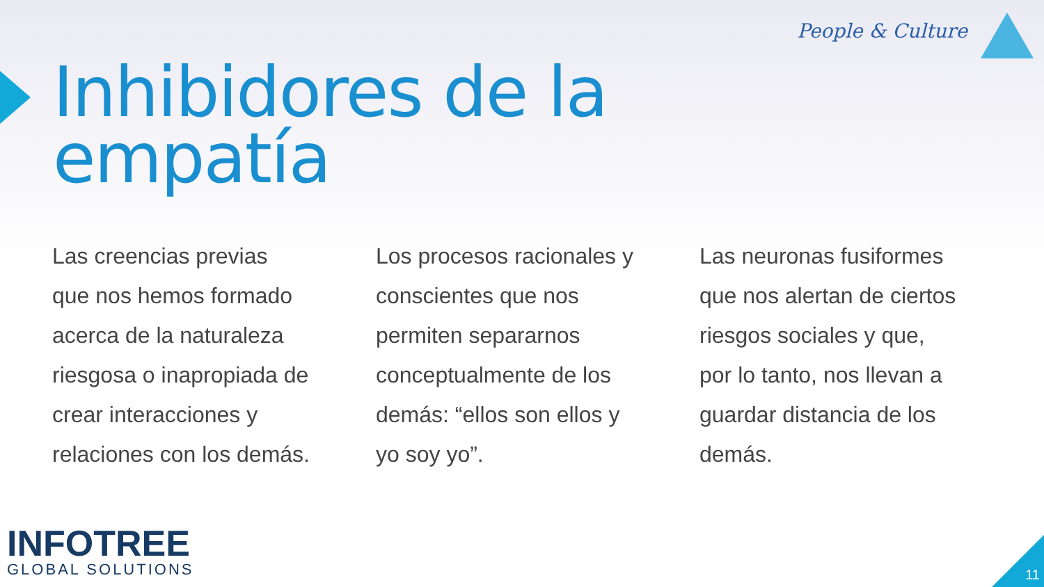People & Culture
Inhibidores de la
empatía
Las creencias previas que nos hemos formado acerca de la naturaleza riesgosa o inapropiada de crear interacciones y relaciones con los demás.
Los procesos racionales y conscientes que nos permiten separarnos conceptualmente de los demás: “ellos son ellos y yo soy yo”.
Las neuronas fusiformes que nos alertan de ciertos riesgos sociales y que, por lo tanto, nos llevan a guardar distancia de los demás.
INFOTREE
GLOBAL SOLUTIONS
11